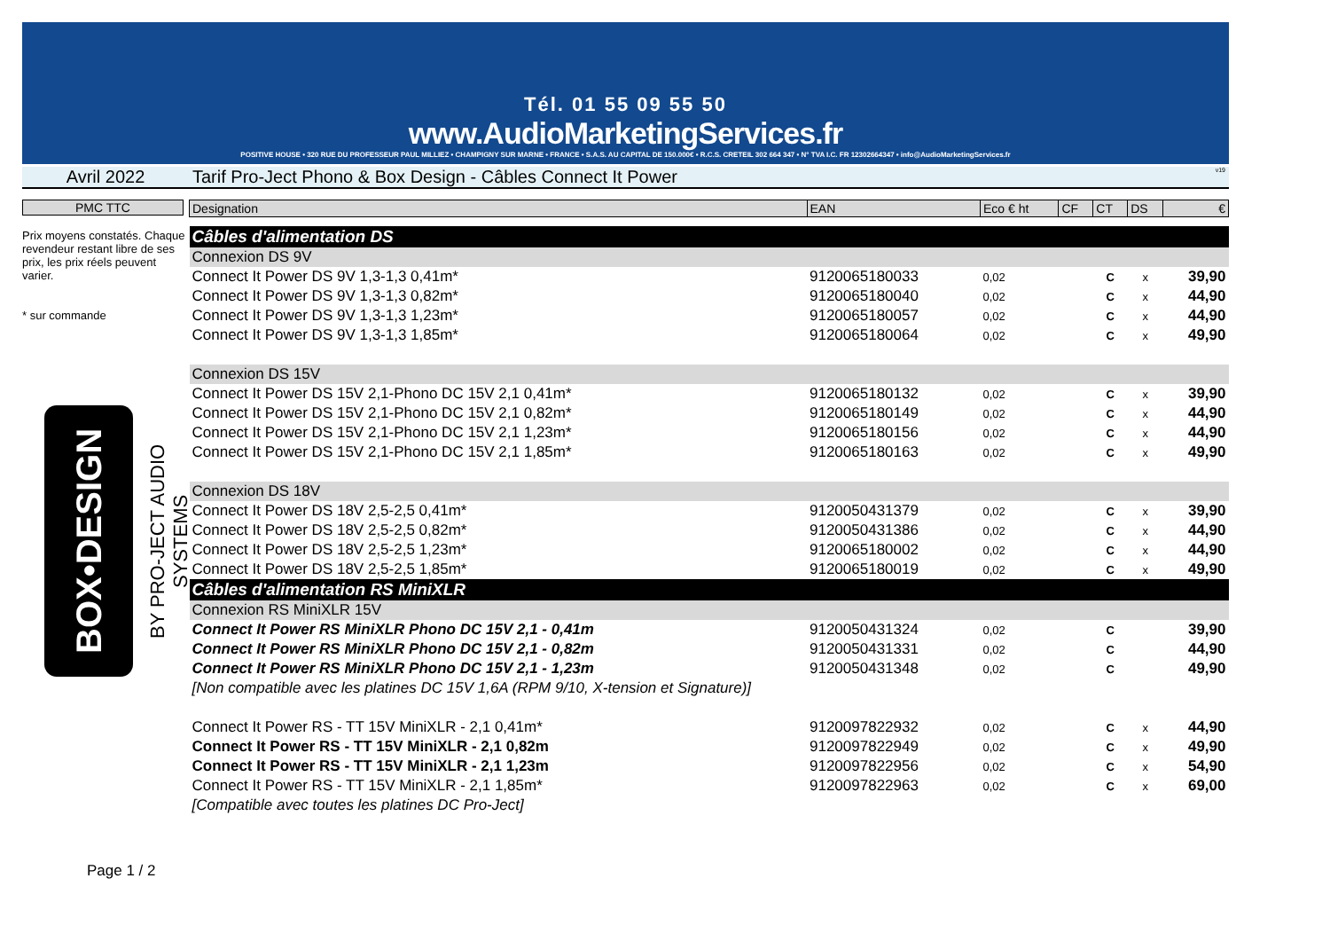Tél. 01 55 09 55 50
www.AudioMarketingServices.fr
POSITIVE HOUSE • 320 RUE DU PROFESSEUR PAUL MILLIEZ • CHAMPIGNY SUR MARNE • FRANCE • S.A.S. AU CAPITAL DE 150.000€ • R.C.S. CRETEIL 302 664 347 • N° TVA I.C. FR 12302664347 • info@AudioMarketingServices.fr
Avril 2022 Tarif Pro-Ject Phono & Box Design - Câbles Connect It Power
v19
Prix moyens constatés. Chaque revendeur restant libre de ses prix, les prix réels peuvent varier.
* sur commande
PMC TTC
BOX•DESIGN
BY PRO-JECT AUDIO SYSTEMS
Page 1 / 2
| Designation | EAN | Eco € ht | CF | CT | DS | € |
| --- | --- | --- | --- | --- | --- | --- |
| Câbles d'alimentation DS | | | | | | |
| Connexion DS 9V | | | | | | |
| Connect It Power DS 9V 1,3-1,3 0,41m* | 9120065180033 | 0,02 | | C | x | 39,90 |
| Connect It Power DS 9V 1,3-1,3 0,82m* | 9120065180040 | 0,02 | | C | x | 44,90 |
| Connect It Power DS 9V 1,3-1,3 1,23m* | 9120065180057 | 0,02 | | C | x | 44,90 |
| Connect It Power DS 9V 1,3-1,3 1,85m* | 9120065180064 | 0,02 | | C | x | 49,90 |
| Connexion DS 15V | | | | | | |
| Connect It Power DS 15V 2,1-Phono DC 15V 2,1 0,41m* | 9120065180132 | 0,02 | | C | x | 39,90 |
| Connect It Power DS 15V 2,1-Phono DC 15V 2,1 0,82m* | 9120065180149 | 0,02 | | C | x | 44,90 |
| Connect It Power DS 15V 2,1-Phono DC 15V 2,1 1,23m* | 9120065180156 | 0,02 | | C | x | 44,90 |
| Connect It Power DS 15V 2,1-Phono DC 15V 2,1 1,85m* | 9120065180163 | 0,02 | | C | x | 49,90 |
| Connexion DS 18V | | | | | | |
| Connect It Power DS 18V 2,5-2,5 0,41m* | 9120050431379 | 0,02 | | C | x | 39,90 |
| Connect It Power DS 18V 2,5-2,5 0,82m* | 9120050431386 | 0,02 | | C | x | 44,90 |
| Connect It Power DS 18V 2,5-2,5 1,23m* | 9120065180002 | 0,02 | | C | x | 44,90 |
| Connect It Power DS 18V 2,5-2,5 1,85m* | 9120065180019 | 0,02 | | C | x | 49,90 |
| Câbles d'alimentation RS MiniXLR | | | | | | |
| Connexion RS MiniXLR 15V | | | | | | |
| Connect It Power RS MiniXLR Phono DC 15V 2,1 - 0,41m | 9120050431324 | 0,02 | | C | | 39,90 |
| Connect It Power RS MiniXLR Phono DC 15V 2,1 - 0,82m | 9120050431331 | 0,02 | | C | | 44,90 |
| Connect It Power RS MiniXLR Phono DC 15V 2,1 - 1,23m | 9120050431348 | 0,02 | | C | | 49,90 |
| [Non compatible avec les platines DC 15V 1,6A (RPM 9/10, X-tension et Signature)] | | | | | | |
| Connect It Power RS - TT 15V MiniXLR - 2,1 0,41m* | 9120097822932 | 0,02 | | C | x | 44,90 |
| Connect It Power RS - TT 15V MiniXLR - 2,1 0,82m | 9120097822949 | 0,02 | | C | x | 49,90 |
| Connect It Power RS - TT 15V MiniXLR - 2,1 1,23m | 9120097822956 | 0,02 | | C | x | 54,90 |
| Connect It Power RS - TT 15V MiniXLR - 2,1 1,85m* | 9120097822963 | 0,02 | | C | x | 69,00 |
| [Compatible avec toutes les platines DC Pro-Ject] | | | | | | |